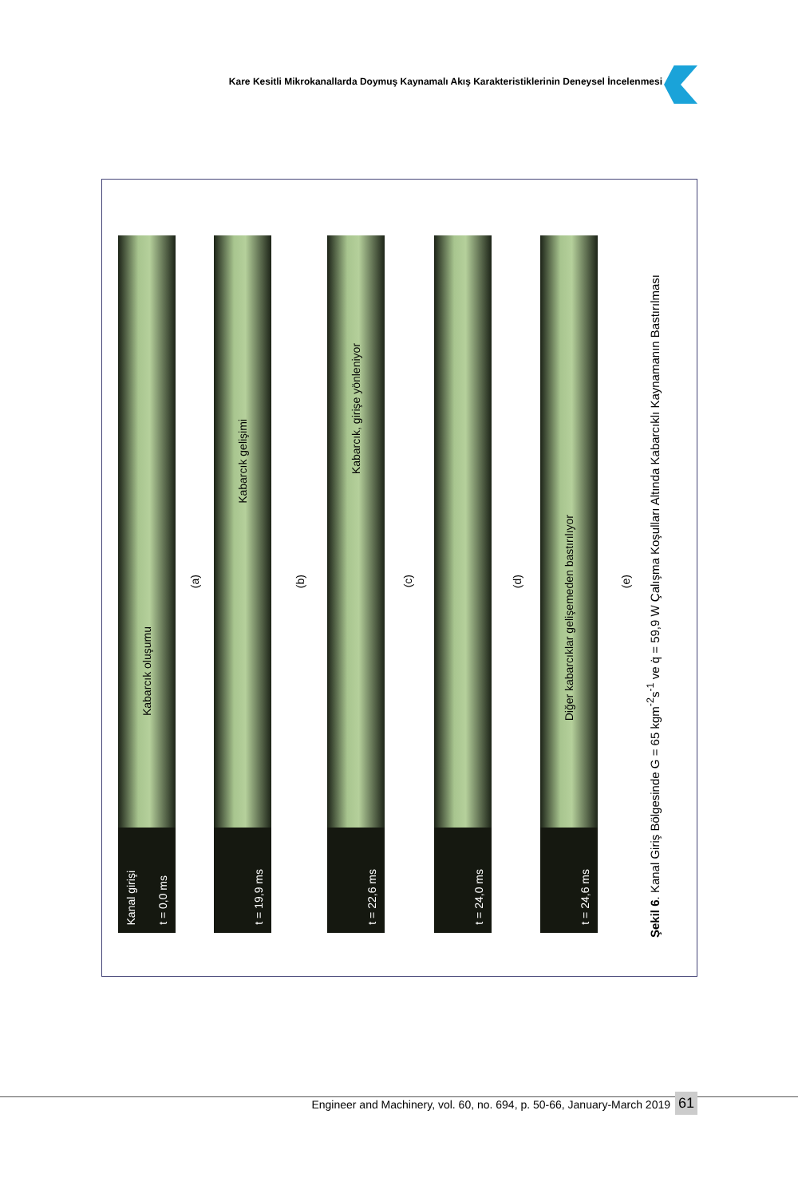Kare Kesitli Mikrokanallarda Doymuş Kaynamalı Akış Karakteristiklerinin Deneysel İncelenmesi
Kanal girişi
t = 0,0 ms
Kabarcık oluşumu
(a)
t = 19,9 ms
Kabarcık gelişimi
(b)
t = 22,6 ms
Kabarcık, girişe yönleniyor
(c)
t = 24,0 ms
(d)
t = 24,6 ms
Diğer kabarcıklar gelişemeden bastırılıyor
(e)
Şekil 6. Kanal Giriş Bölgesinde G = 65 kgm<sup>-2</sup>s<sup>-1</sup> ve q̇ = 59,9 W Çalışma Koşulları Altında Kabarcıklı Kaynamanın Bastırılması
Engineer and Machinery, vol. 60, no. 694, p. 50-66, January-March 2019
61